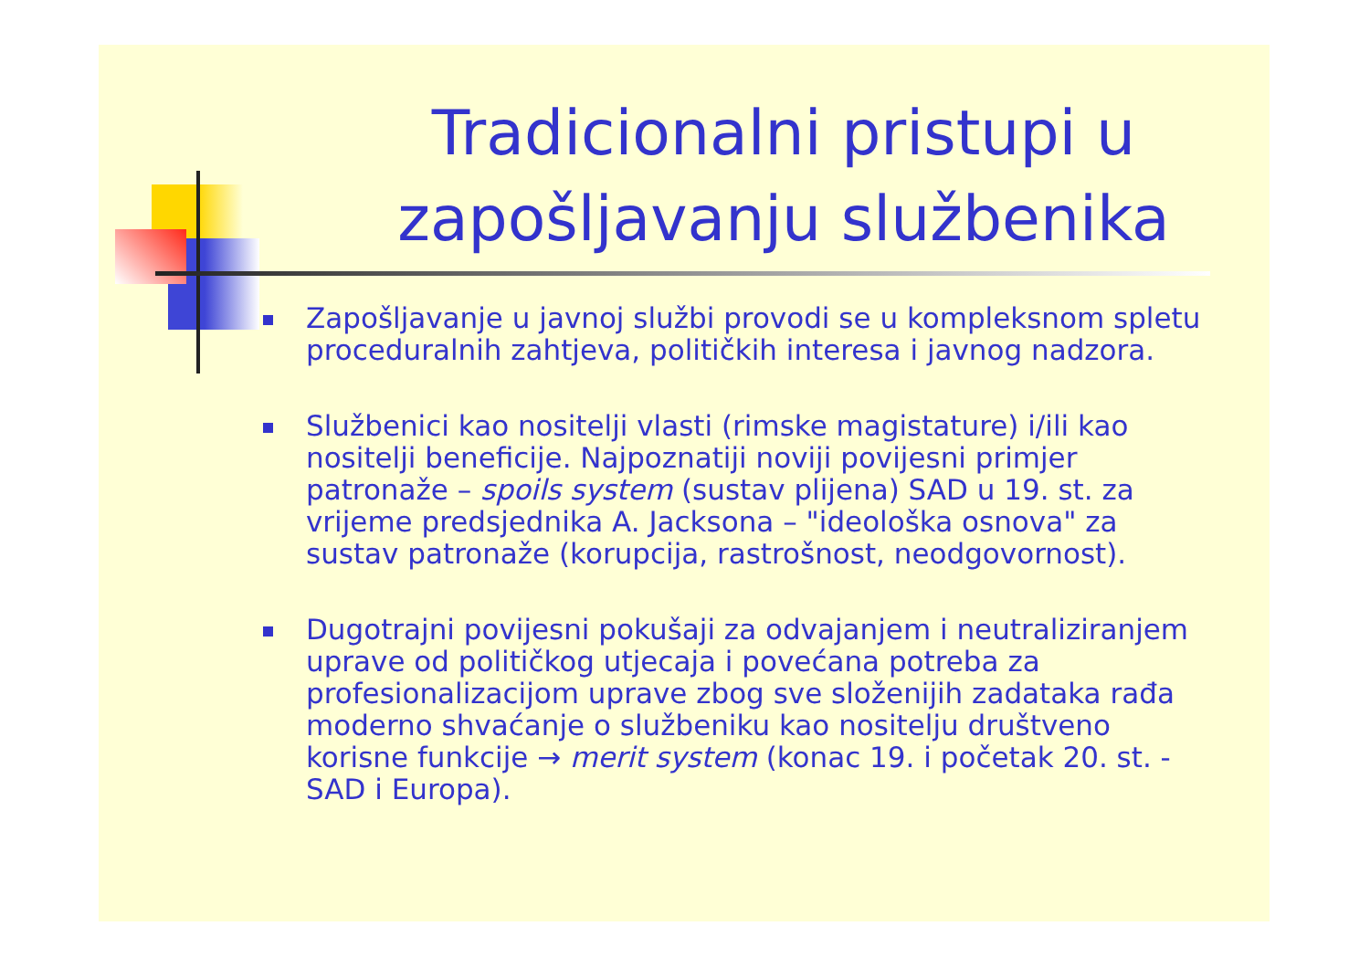Tradicionalni pristupi u zapošljavanju službenika
Zapošljavanje u javnoj službi provodi se u kompleksnom spletu proceduralnih zahtjeva, političkih interesa i javnog nadzora.
Službenici kao nositelji vlasti (rimske magistature) i/ili kao nositelji beneficije. Najpoznatiji noviji povijesni primjer patronaže – spoils system (sustav plijena) SAD u 19. st. za vrijeme predsjednika A. Jacksona – "ideološka osnova" za sustav patronaže (korupcija, rastrošnost, neodgovornost).
Dugotrajni povijesni pokušaji za odvajanjem i neutraliziranjem uprave od političkog utjecaja i povećana potreba za profesionalizacijom uprave zbog sve složenijih zadataka rađa moderno shvaćanje o službeniku kao nositelju društveno korisne funkcije → merit system (konac 19. i početak 20. st. - SAD i Europa).